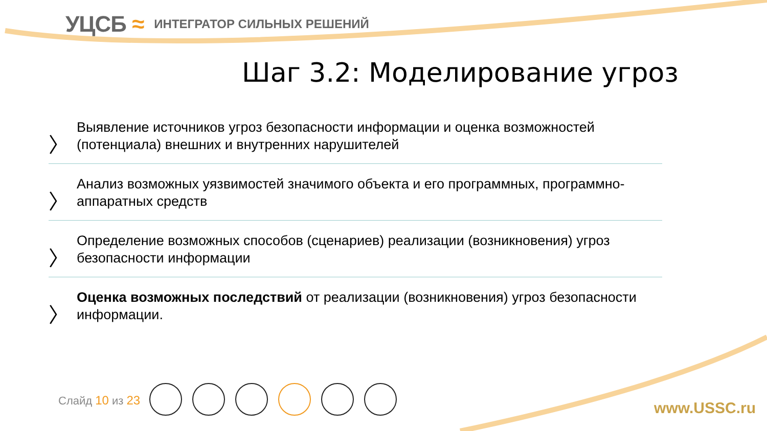УЦСБ ≈
ИНТЕГРАТОР СИЛЬНЫХ РЕШЕНИЙ
Шаг 3.2: Моделирование угроз
〉
Выявление источников угроз безопасности информации и оценка возможностей (потенциала) внешних и внутренних нарушителей
〉
Анализ возможных уязвимостей значимого объекта и его программных, программно-аппаратных средств
〉
Определение возможных способов (сценариев) реализации (возникновения) угроз безопасности информации
〉
Оценка возможных последствий от реализации (возникновения) угроз безопасности информации.
Слайд 10 из 23 www.USSC.ru